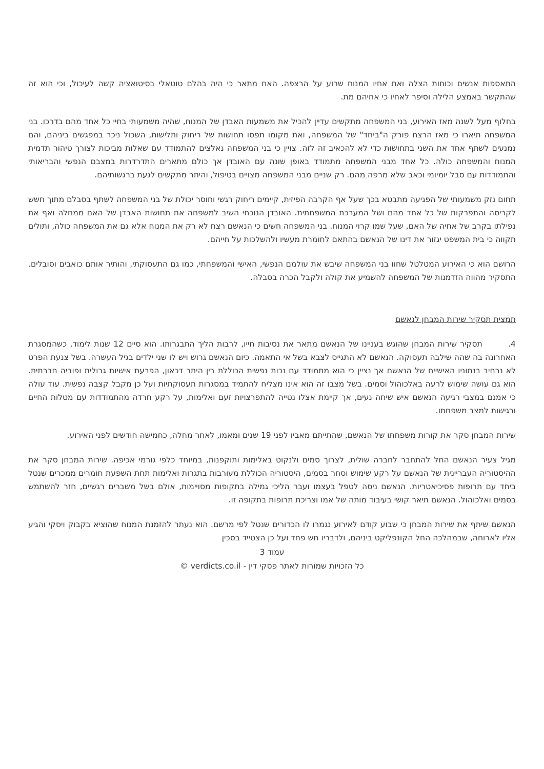התאספות אנשים וכוחות הצלה ואת אחיו המנוח שרוע על הרצפה. האח מתאר כי היה בהלם טוטאלי בסיטואציה קשה לעיכול, וכי הוא זה שהתקשר באמצע הלילה וסיפר לאחיו כי אחיהם מת.
בחלוף מעל לשנה מאז האירוע, בני המשפחה מתקשים עדיין להכיל את משמעות האבדן של המנוח, שהיה משמעותי בחיי כל אחד מהם בדרכו. בני המשפחה תיארו כי מאז הרצח פורק ה"ביחד" של המשפחה, ואת מקומו תפסו תחושות של ריחוק ותלישות, השכול ניכר במפגשים ביניהם, והם נמנעים לשתף אחד את השני בתחושות כדי לא להכאיב זה לזה. צויין כי בני המשפחה נאלצים להתמודד עם שאלות מביכות לצורך טיהור תדמית המנוח והמשפחה כולה. כל אחד מבני המשפחה מתמודד באופן שונה עם האובדן אך כולם מתארים התדרדרות במצבם הנפשי והבריאותי והתמודדות עם סבל יומיומי וכאב שלא מרפה מהם. רק שניים מבני המשפחה מצויים בטיפול, והיתר מתקשים לגעת ברגשותיהם.
תחום נזק משמעותי של הפגיעה מתבטא בכך שעל אף הקרבה הפיזית, קיימים ריחוק רגשי וחוסר יכולת של בני המשפחה לשתף בסבלם מתוך חשש לקריסה והתפרקות של כל אחד מהם ושל המערכת המשפחתית. האובדן הנוכחי השיב למשפחה את תחושות האבדן של האם ממחלה ואף את נפילתו בקרב של אחיה של האם, שעל שמו קרוי המנוח. בני המשפחה חשים כי הנאשם רצח לא רק את המנוח אלא גם את המשפחה כולה, ותולים תקווה כי בית המשפט יגזור את דינו של הנאשם בהתאם לחומרת מעשיו ולהשלכות על חייהם.
הרושם הוא כי האירוע המטלטל שחוו בני המשפחה שיבש את עולמם הנפשי, האישי והמשפחתי, כמו גם התעסוקתי, והותיר אותם כואבים וסובלים. התסקיר מהווה הזדמנות של המשפחה להשמיע את קולה ולקבל הכרה בסבלה.
תמצית תסקיר שירות המבחן לנאשם
4. תסקיר שירות המבחן שהוגש בעניינו של הנאשם מתאר את נסיבות חייו, לרבות הליך התבגרותו. הוא סיים 12 שנות לימוד, כשהמסגרת האחרונה בה שהה שילבה תעסוקה. הנאשם לא התגייס לצבא בשל אי התאמה. כיום הנאשם גרוש ויש לו שני ילדים בגיל העשרה. בשל צנעת הפרט לא נרחיב בנתוניו האישיים של הנאשם אך נציין כי הוא מתמודד עם נכות נפשית הכוללת בין היתר דכאון, הפרעת אישיות גבולית ופוביה חברתית. הוא גם עושה שימוש לרעה באלכוהול וסמים. בשל מצבו זה הוא אינו מצליח להתמיד במסגרות תעסוקתיות ועל כן מקבל קצבה נפשית. עוד עולה כי אמנם במצבי רגיעה הנאשם איש שיחה נעים, אך קיימת אצלו נטייה להתפרצויות זעם ואלימות, על רקע חרדה מהתמודדות עם מטלות החיים ורגישות למצב משפחתו.
שירות המבחן סקר את קורות משפחתו של הנאשם, שהתייתם מאביו לפני 19 שנים ומאמו, לאחר מחלה, כחמישה חודשים לפני האירוע.
מגיל צעיר הנאשם החל להתחבר לחברה שולית, לצרוך סמים ולנקוט באלימות ותוקפנות, במיוחד כלפי גורמי אכיפה. שירות המבחן סקר את ההיסטוריה העבריינית של הנאשם על רקע שימוש וסחר בסמים, היסטוריה הכוללת מעורבות בתגרות ואלימות תחת השפעת חומרים ממכרים שנטל ביחד עם תרופות פסיכיאטריות. הנאשם ניסה לטפל בעצמו ועבר הליכי גמילה בתקופות מסויימות, אולם בשל משברים רגשיים, חזר להשתמש בסמים ואלכוהול. הנאשם תיאר קושי בעיבוד מותה של אמו וצריכת תרופות בתקופה זו.
הנאשם שיתף את שירות המבחן כי שבוע קודם לאירוע נגמרו לו הכדורים שנטל לפי מרשם. הוא נעתר להזמנת המנוח שהוציא בקבוק ויסקי והגיע אליו לארוחה, שבמהלכה החל הקונפליקט ביניהם, ולדבריו חש פחד ועל כן הצטייד בסכין
עמוד 3
כל הזכויות שמורות לאתר פסקי דין - verdicts.co.il ©